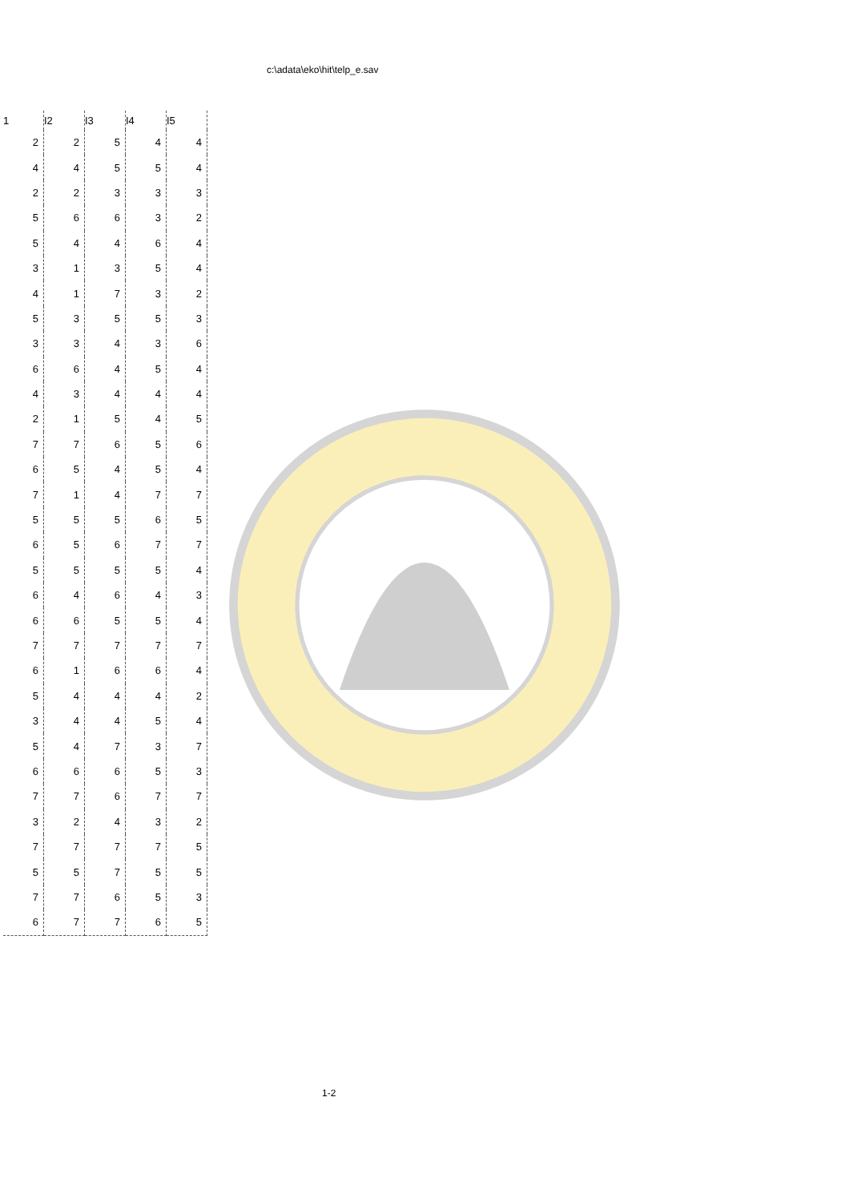c:\adata\eko\hit\telp_e.sav
| 1 | I2 | I3 | I4 | I5 |
| --- | --- | --- | --- | --- |
| 2 | 2 | 5 | 4 | 4 |
| 4 | 4 | 5 | 5 | 4 |
| 2 | 2 | 3 | 3 | 3 |
| 5 | 6 | 6 | 3 | 2 |
| 5 | 4 | 4 | 6 | 4 |
| 3 | 1 | 3 | 5 | 4 |
| 4 | 1 | 7 | 3 | 2 |
| 5 | 3 | 5 | 5 | 3 |
| 3 | 3 | 4 | 3 | 6 |
| 6 | 6 | 4 | 5 | 4 |
| 4 | 3 | 4 | 4 | 4 |
| 2 | 1 | 5 | 4 | 5 |
| 7 | 7 | 6 | 5 | 6 |
| 6 | 5 | 4 | 5 | 4 |
| 7 | 1 | 4 | 7 | 7 |
| 5 | 5 | 5 | 6 | 5 |
| 6 | 5 | 6 | 7 | 7 |
| 5 | 5 | 5 | 5 | 4 |
| 6 | 4 | 6 | 4 | 3 |
| 6 | 6 | 5 | 5 | 4 |
| 7 | 7 | 7 | 7 | 7 |
| 6 | 1 | 6 | 6 | 4 |
| 5 | 4 | 4 | 4 | 2 |
| 3 | 4 | 4 | 5 | 4 |
| 5 | 4 | 7 | 3 | 7 |
| 6 | 6 | 6 | 5 | 3 |
| 7 | 7 | 6 | 7 | 7 |
| 3 | 2 | 4 | 3 | 2 |
| 7 | 7 | 7 | 7 | 5 |
| 5 | 5 | 7 | 5 | 5 |
| 7 | 7 | 6 | 5 | 3 |
| 6 | 7 | 7 | 6 | 5 |
1-2